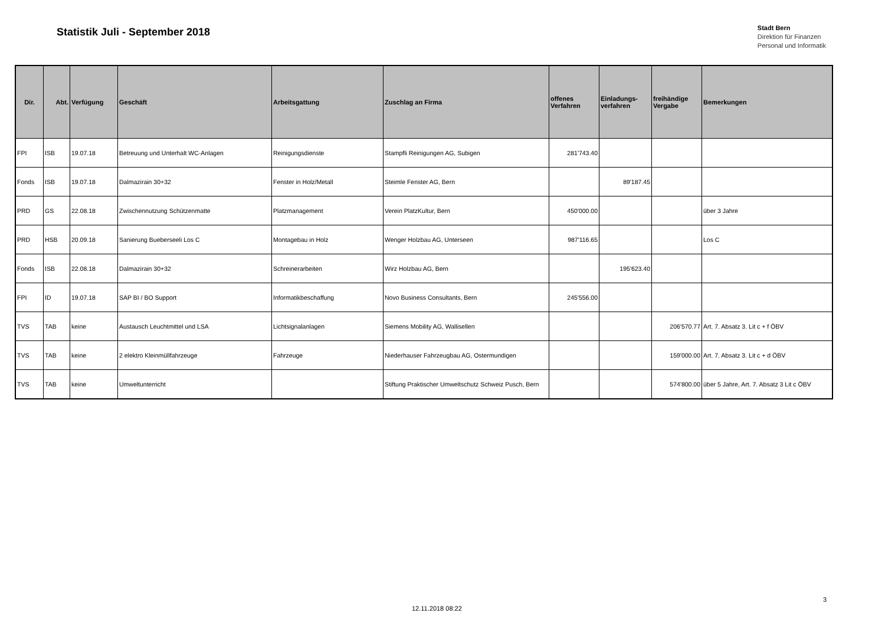Statistik Juli - September 2018
Stadt Bern
Direktion für Finanzen
Personal und Informatik
| Dir. | Abt. | Verfügung | Geschäft | Arbeitsgattung | Zuschlag an Firma | offenes Verfahren | Einladungs-verfahren | freihändige Vergabe | Bemerkungen |
| --- | --- | --- | --- | --- | --- | --- | --- | --- | --- |
| FPI | ISB | 19.07.18 | Betreuung und Unterhalt WC-Anlagen | Reinigungsdienste | Stampfli Reinigungen AG, Subigen | 281'743.40 | | | |
| Fonds | ISB | 19.07.18 | Dalmazirain 30+32 | Fenster in Holz/Metall | Steimle Fenster AG, Bern | | 89'187.45 | | |
| PRD | GS | 22.08.18 | Zwischennutzung Schützenmatte | Platzmanagement | Verein PlatzKultur, Bern | 450'000.00 | | | über 3 Jahre |
| PRD | HSB | 20.09.18 | Sanierung Bueberseeli Los C | Montagebau in Holz | Wenger Holzbau AG, Unterseen | 987'116.65 | | | Los C |
| Fonds | ISB | 22.08.18 | Dalmazirain 30+32 | Schreinerarbeiten | Wirz Holzbau AG, Bern | | 195'623.40 | | |
| FPI | ID | 19.07.18 | SAP BI / BO Support | Informatikbeschaffung | Novo Business Consultants, Bern | 245'556.00 | | | |
| TVS | TAB | keine | Austausch Leuchtmittel und LSA | Lichtsignalanlagen | Siemens Mobility AG, Wallisellen | | | 206'570.77 | Art. 7. Absatz 3. Lit c + f ÖBV |
| TVS | TAB | keine | 2 elektro Kleinmüllfahrzeuge | Fahrzeuge | Niederhauser Fahrzeugbau AG, Ostermundigen | | | 159'000.00 | Art. 7. Absatz 3. Lit c + d ÖBV |
| TVS | TAB | keine | Umweltunterricht | | Stiftung Praktischer Umweltschutz Schweiz Pusch, Bern | | | 574'800.00 | über 5 Jahre, Art. 7. Absatz 3 Lit c ÖBV |
3
12.11.2018 08:22